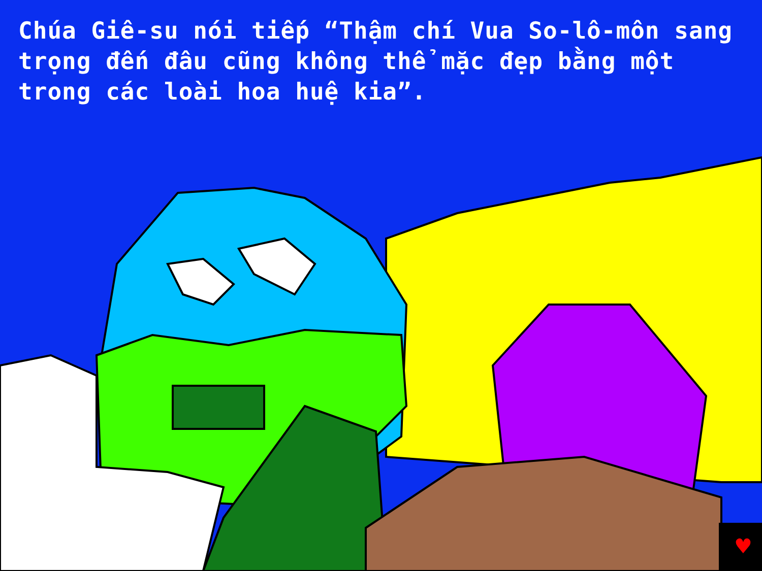♥
Chúa Giê-su nói tiếp “Thậm chí Vua So-lô-môn sang trọng đến đâu cũng không thể mặc đẹp bằng một trong các loài hoa huệ kia”.